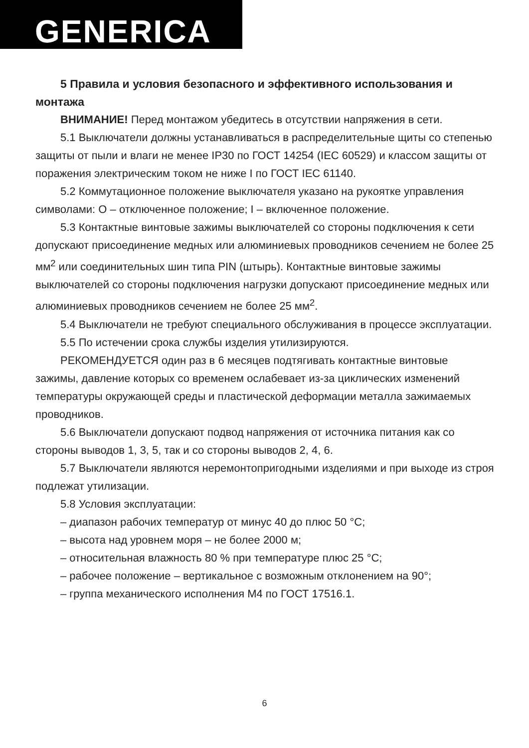GENERICA
5 Правила и условия безопасного и эффективного использования и монтажа
ВНИМАНИЕ! Перед монтажом убедитесь в отсутствии напряжения в сети.
5.1 Выключатели должны устанавливаться в распределительные щиты со степенью защиты от пыли и влаги не менее IP30 по ГОСТ 14254 (IEC 60529) и классом защиты от поражения электрическим током не ниже I по ГОСТ IEC 61140.
5.2 Коммутационное положение выключателя указано на рукоятке управления символами: О – отключенное положение; I – включенное положение.
5.3 Контактные винтовые зажимы выключателей со стороны подключения к сети допускают присоединение медных или алюминиевых проводников сечением не более 25 мм<sup>2</sup> или соединительных шин типа PIN (штырь). Контактные винтовые зажимы выключателей со стороны подключения нагрузки допускают присоединение медных или алюминиевых проводников сечением не более 25 мм<sup>2</sup>.
5.4 Выключатели не требуют специального обслуживания в процессе эксплуатации.
5.5 По истечении срока службы изделия утилизируются.
РЕКОМЕНДУЕТСЯ один раз в 6 месяцев подтягивать контактные винтовые зажимы, давление которых со временем ослабевает из-за циклических изменений температуры окружающей среды и пластической деформации металла зажимаемых проводников.
5.6 Выключатели допускают подвод напряжения от источника питания как со стороны выводов 1, 3, 5, так и со стороны выводов 2, 4, 6.
5.7 Выключатели являются неремонтопригодными изделиями и при выходе из строя подлежат утилизации.
5.8 Условия эксплуатации:
– диапазон рабочих температур от минус 40 до плюс 50 °С;
– высота над уровнем моря – не более 2000 м;
– относительная влажность 80 % при температуре плюс 25 °С;
– рабочее положение – вертикальное с возможным отклонением на 90°;
– группа механического исполнения М4 по ГОСТ 17516.1.
6